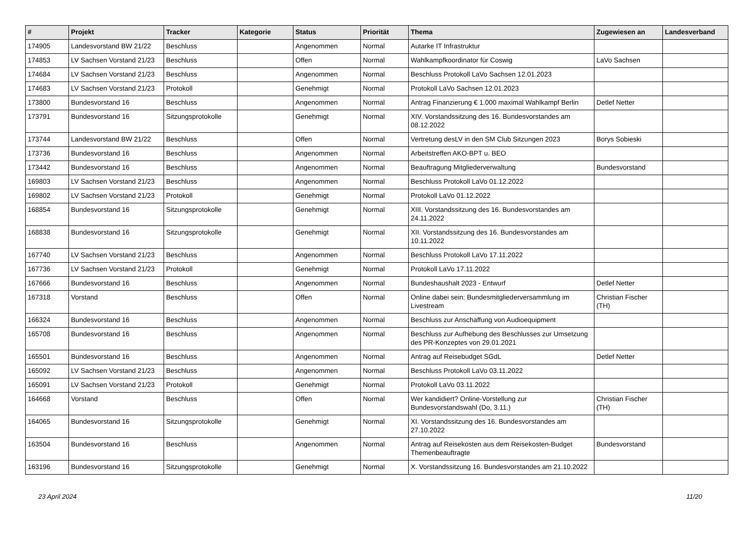| # | Projekt | Tracker | Kategorie | Status | Priorität | Thema | Zugewiesen an | Landesverband |
| --- | --- | --- | --- | --- | --- | --- | --- | --- |
| 174905 | Landesvorstand BW 21/22 | Beschluss | | Angenommen | Normal | Autarke IT Infrastruktur | | |
| 174853 | LV Sachsen Vorstand 21/23 | Beschluss | | Offen | Normal | Wahlkampfkoordinator für Coswig | LaVo Sachsen | |
| 174684 | LV Sachsen Vorstand 21/23 | Beschluss | | Angenommen | Normal | Beschluss Protokoll LaVo Sachsen 12.01.2023 | | |
| 174683 | LV Sachsen Vorstand 21/23 | Protokoll | | Genehmigt | Normal | Protokoll LaVo Sachsen 12.01.2023 | | |
| 173800 | Bundesvorstand 16 | Beschluss | | Angenommen | Normal | Antrag Finanzierung € 1.000 maximal Wahlkampf Berlin | Detlef Netter | |
| 173791 | Bundesvorstand 16 | Sitzungsprotokolle | | Genehmigt | Normal | XIV. Vorstandssitzung des 16. Bundesvorstandes am 08.12.2022 | | |
| 173744 | Landesvorstand BW 21/22 | Beschluss | | Offen | Normal | Vertretung desLV in den SM Club Sitzungen 2023 | Borys Sobieski | |
| 173736 | Bundesvorstand 16 | Beschluss | | Angenommen | Normal | Arbeitstreffen AKO-BPT u. BEO | | |
| 173442 | Bundesvorstand 16 | Beschluss | | Angenommen | Normal | Beauftragung Mitgliederverwaltung | Bundesvorstand | |
| 169803 | LV Sachsen Vorstand 21/23 | Beschluss | | Angenommen | Normal | Beschluss Protokoll LaVo 01.12.2022 | | |
| 169802 | LV Sachsen Vorstand 21/23 | Protokoll | | Genehmigt | Normal | Protokoll LaVo 01.12.2022 | | |
| 168854 | Bundesvorstand 16 | Sitzungsprotokolle | | Genehmigt | Normal | XIII. Vorstandssitzung des 16. Bundesvorstandes am 24.11.2022 | | |
| 168838 | Bundesvorstand 16 | Sitzungsprotokolle | | Genehmigt | Normal | XII. Vorstandssitzung des 16. Bundesvorstandes am 10.11.2022 | | |
| 167740 | LV Sachsen Vorstand 21/23 | Beschluss | | Angenommen | Normal | Beschluss Protokoll LaVo 17.11.2022 | | |
| 167736 | LV Sachsen Vorstand 21/23 | Protokoll | | Genehmigt | Normal | Protokoll LaVo 17.11.2022 | | |
| 167666 | Bundesvorstand 16 | Beschluss | | Angenommen | Normal | Bundeshaushalt 2023 - Entwurf | Detlef Netter | |
| 167318 | Vorstand | Beschluss | | Offen | Normal | Online dabei sein: Bundesmitgliederversammlung im Livestream | Christian Fischer (TH) | |
| 166324 | Bundesvorstand 16 | Beschluss | | Angenommen | Normal | Beschluss zur Anschaffung von Audioequipment | | |
| 165708 | Bundesvorstand 16 | Beschluss | | Angenommen | Normal | Beschluss zur Aufhebung des Beschlusses zur Umsetzung des PR-Konzeptes von 29.01.2021 | | |
| 165501 | Bundesvorstand 16 | Beschluss | | Angenommen | Normal | Antrag auf Reisebudget SGdL | Detlef Netter | |
| 165092 | LV Sachsen Vorstand 21/23 | Beschluss | | Angenommen | Normal | Beschluss Protokoll LaVo 03.11.2022 | | |
| 165091 | LV Sachsen Vorstand 21/23 | Protokoll | | Genehmigt | Normal | Protokoll LaVo 03.11.2022 | | |
| 164668 | Vorstand | Beschluss | | Offen | Normal | Wer kandidiert? Online-Vorstellung zur Bundesvorstandswahl (Do, 3.11.) | Christian Fischer (TH) | |
| 164065 | Bundesvorstand 16 | Sitzungsprotokolle | | Genehmigt | Normal | XI. Vorstandssitzung des 16. Bundesvorstandes am 27.10.2022 | | |
| 163504 | Bundesvorstand 16 | Beschluss | | Angenommen | Normal | Antrag auf Reisekosten aus dem Reisekosten-Budget Themenbeauftragte | Bundesvorstand | |
| 163196 | Bundesvorstand 16 | Sitzungsprotokolle | | Genehmigt | Normal | X. Vorstandssitzung 16. Bundesvorstandes am 21.10.2022 | | |
23 April 2024 11/20